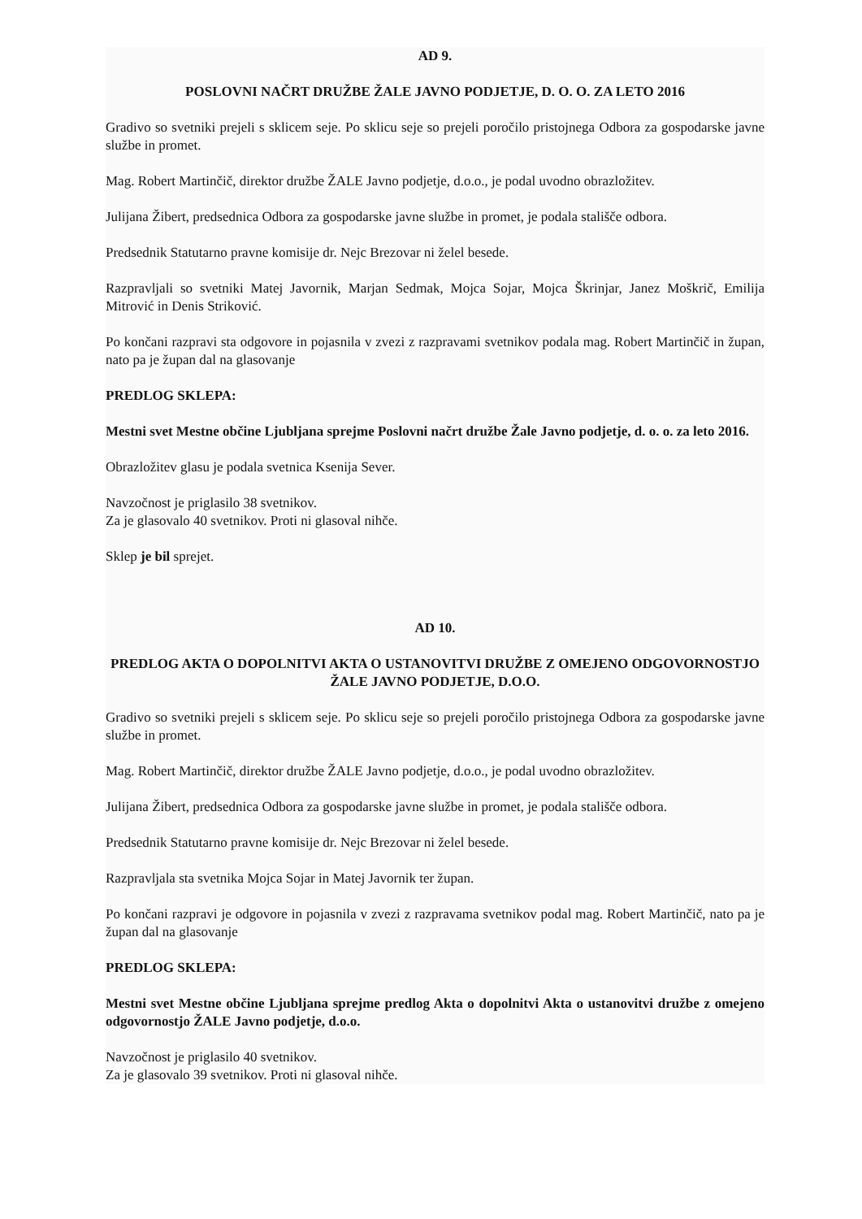AD 9.
POSLOVNI NAČRT DRUŽBE ŽALE JAVNO PODJETJE, D. O. O. ZA LETO 2016
Gradivo so svetniki prejeli s sklicem seje. Po sklicu seje so prejeli poročilo pristojnega Odbora za gospodarske javne službe in promet.
Mag. Robert Martinčič, direktor družbe ŽALE Javno podjetje, d.o.o., je podal uvodno obrazložitev.
Julijana Žibert, predsednica Odbora za gospodarske javne službe in promet, je podala stališče odbora.
Predsednik Statutarno pravne komisije dr. Nejc Brezovar ni želel besede.
Razpravljali so svetniki Matej Javornik, Marjan Sedmak, Mojca Sojar, Mojca Škrinjar, Janez Moškrič, Emilija Mitrović in Denis Striković.
Po končani razpravi sta odgovore in pojasnila v zvezi z razpravami svetnikov podala mag. Robert Martinčič in župan, nato pa je župan dal na glasovanje
PREDLOG SKLEPA:
Mestni svet Mestne občine Ljubljana sprejme Poslovni načrt družbe Žale Javno podjetje, d. o. o. za leto 2016.
Obrazložitev glasu je podala svetnica Ksenija Sever.
Navzočnost je priglasilo 38 svetnikov.
Za je glasovalo 40 svetnikov. Proti ni glasoval nihče.
Sklep je bil sprejet.
AD 10.
PREDLOG AKTA O DOPOLNITVI AKTA O USTANOVITVI DRUŽBE Z OMEJENO ODGOVORNOSTJO ŽALE JAVNO PODJETJE, D.O.O.
Gradivo so svetniki prejeli s sklicem seje. Po sklicu seje so prejeli poročilo pristojnega Odbora za gospodarske javne službe in promet.
Mag. Robert Martinčič, direktor družbe ŽALE Javno podjetje, d.o.o., je podal uvodno obrazložitev.
Julijana Žibert, predsednica Odbora za gospodarske javne službe in promet, je podala stališče odbora.
Predsednik Statutarno pravne komisije dr. Nejc Brezovar ni želel besede.
Razpravljala sta svetnika Mojca Sojar in Matej Javornik ter župan.
Po končani razpravi je odgovore in pojasnila v zvezi z razpravama svetnikov podal mag. Robert Martinčič, nato pa je župan dal na glasovanje
PREDLOG SKLEPA:
Mestni svet Mestne občine Ljubljana sprejme predlog Akta o dopolnitvi Akta o ustanovitvi družbe z omejeno odgovornostjo ŽALE Javno podjetje, d.o.o.
Navzočnost je priglasilo 40 svetnikov.
Za je glasovalo 39 svetnikov. Proti ni glasoval nihče.